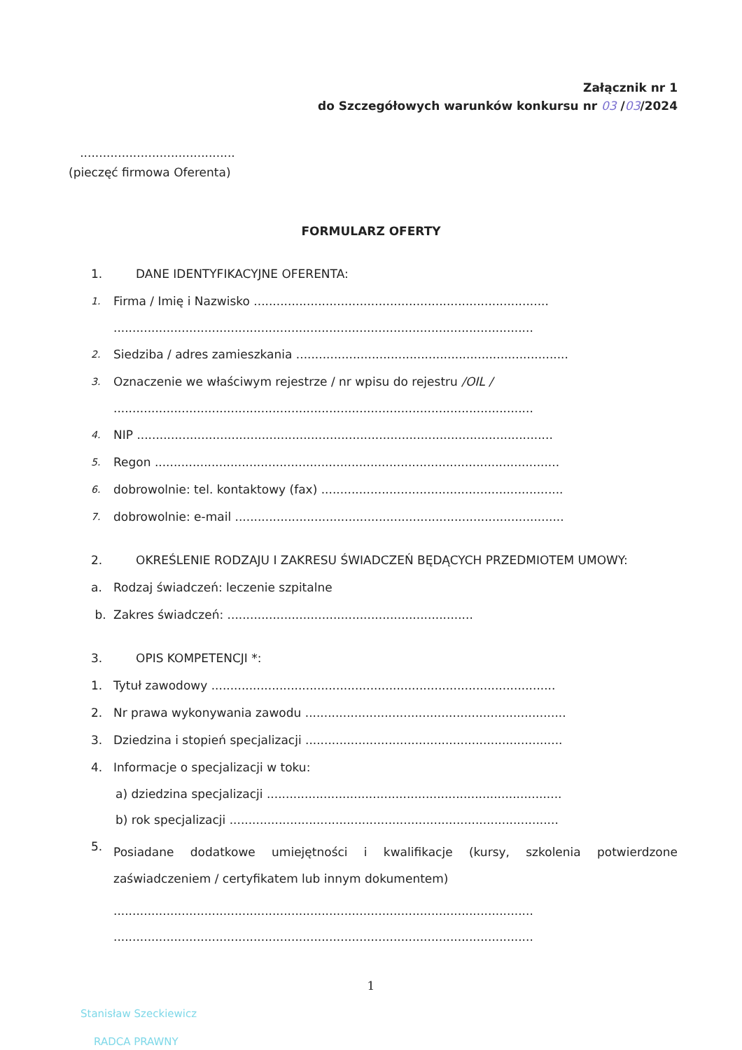Załącznik nr 1
do Szczegółowych warunków konkursu nr 03 /03/2024
.........................................
(pieczęć firmowa Oferenta)
FORMULARZ OFERTY
1. DANE IDENTYFIKACYJNE OFERENTA:
1. Firma / Imię i Nazwisko ..............................................................................
...............................................................................................................
2. Siedziba / adres zamieszkania ........................................................................
3. Oznaczenie we właściwym rejestrze / nr wpisu do rejestru /OIL /
...............................................................................................................
4. NIP ..............................................................................................................
5. Regon ...........................................................................................................
6. dobrowolnie: tel. kontaktowy (fax) ................................................................
7. dobrowolnie: e-mail .......................................................................................
2. OKREŚLENIE RODZAJU I ZAKRESU ŚWIADCZEŃ BĘDĄCYCH PRZEDMIOTEM UMOWY:
a. Rodzaj świadczeń: leczenie szpitalne
b. Zakres świadczeń: .................................................................
3. OPIS KOMPETENCJI *:
1. Tytuł zawodowy ...........................................................................................
2. Nr prawa wykonywania zawodu .....................................................................
3. Dziedzina i stopień specjalizacji ....................................................................
4. Informacje o specjalizacji w toku:
a) dziedzina specjalizacji ..............................................................................
b) rok specjalizacji .......................................................................................
5. Posiadane dodatkowe umiejętności i kwalifikacje (kursy, szkolenia potwierdzone zaświadczeniem / certyfikatem lub innym dokumentem)
...............................................................................................................
...............................................................................................................
1
Stanisław Szeckiewicz
RADCA PRAWNY